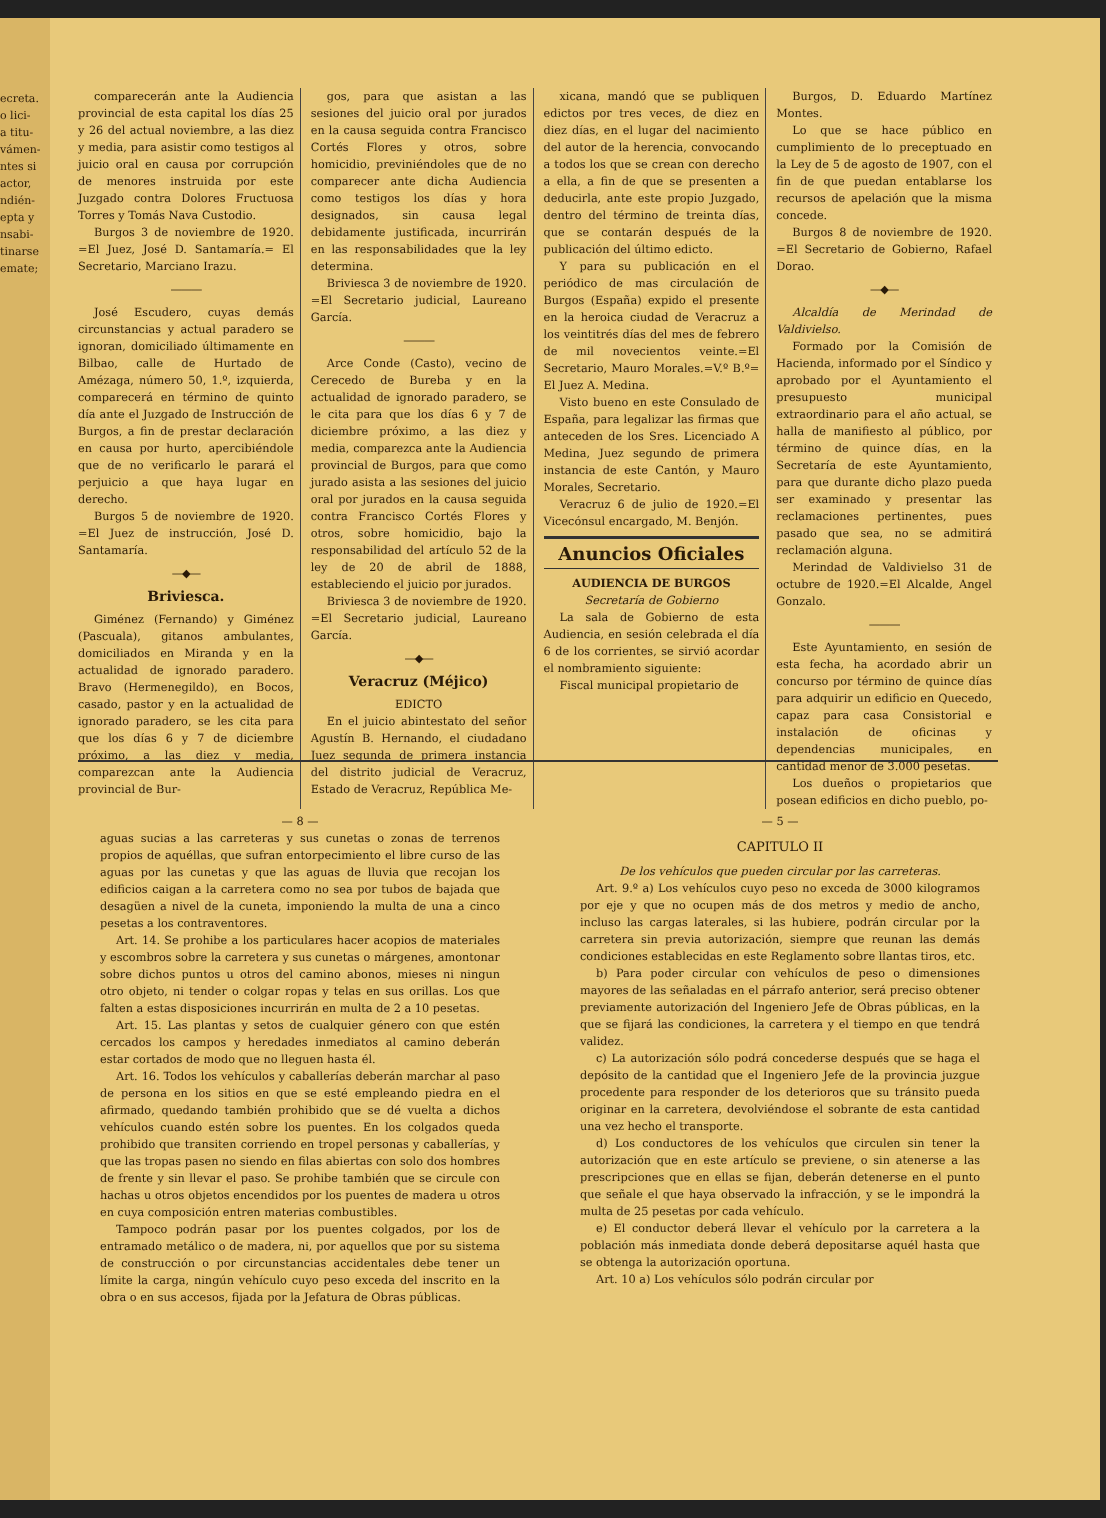ecreta.
o lici-
a titu-
vámen-
ntes si
actor,
ndién-
epta y
nsabi-
tinarse
emate;
comparecerán ante la Audiencia provincial de esta capital los días 25 y 26 del actual noviembre, a las diez y media, para asistir como testigos al juicio oral en causa por corrupción de menores instruida por este Juzgado contra Dolores Fructuosa Torres y Tomás Nava Custodio.
Burgos 3 de noviembre de 1920. =El Juez, José D. Santamaría.= El Secretario, Marciano Irazu.
———
José Escudero, cuyas demás circunstancias y actual paradero se ignoran, domiciliado últimamente en Bilbao, calle de Hurtado de Amézaga, número 50, 1.º, izquierda, comparecerá en término de quinto día ante el Juzgado de Instrucción de Burgos, a fin de prestar declaración en causa por hurto, apercibiéndole que de no verificarlo le parará el perjuicio a que haya lugar en derecho.
Burgos 5 de noviembre de 1920. =El Juez de instrucción, José D. Santamaría.
—◆—
Briviesca.
Giménez (Fernando) y Giménez (Pascuala), gitanos ambulantes, domiciliados en Miranda y en la actualidad de ignorado paradero. Bravo (Hermenegildo), en Bocos, casado, pastor y en la actualidad de ignorado paradero, se les cita para que los días 6 y 7 de diciembre próximo, a las diez y media, comparezcan ante la Audiencia provincial de Bur-
gos, para que asistan a las sesiones del juicio oral por jurados en la causa seguida contra Francisco Cortés Flores y otros, sobre homicidio, previniéndoles que de no comparecer ante dicha Audiencia como testigos los días y hora designados, sin causa legal debidamente justificada, incurrirán en las responsabilidades que la ley determina.
Briviesca 3 de noviembre de 1920. =El Secretario judicial, Laureano García.
———
Arce Conde (Casto), vecino de Cerecedo de Bureba y en la actualidad de ignorado paradero, se le cita para que los días 6 y 7 de diciembre próximo, a las diez y media, comparezca ante la Audiencia provincial de Burgos, para que como jurado asista a las sesiones del juicio oral por jurados en la causa seguida contra Francisco Cortés Flores y otros, sobre homicidio, bajo la responsabilidad del artículo 52 de la ley de 20 de abril de 1888, estableciendo el juicio por jurados.
Briviesca 3 de noviembre de 1920. =El Secretario judicial, Laureano García.
—◆—
Veracruz (Méjico)
EDICTO
En el juicio abintestato del señor Agustín B. Hernando, el ciudadano Juez segunda de primera instancia del distrito judicial de Veracruz, Estado de Veracruz, República Me-
xicana, mandó que se publiquen edictos por tres veces, de diez en diez días, en el lugar del nacimiento del autor de la herencia, convocando a todos los que se crean con derecho a ella, a fin de que se presenten a deducirla, ante este propio Juzgado, dentro del término de treinta días, que se contarán después de la publicación del último edicto.
Y para su publicación en el periódico de mas circulación de Burgos (España) expido el presente en la heroica ciudad de Veracruz a los veintitrés días del mes de febrero de mil novecientos veinte.=El Secretario, Mauro Morales.=V.º B.º= El Juez A. Medina.
Visto bueno en este Consulado de España, para legalizar las firmas que anteceden de los Sres. Licenciado A Medina, Juez segundo de primera instancia de este Cantón, y Mauro Morales, Secretario.
Veracruz 6 de julio de 1920.=El Vicecónsul encargado, M. Benjón.
Anuncios Oficiales
AUDIENCIA DE BURGOS
Secretaría de Gobierno
La sala de Gobierno de esta Audiencia, en sesión celebrada el día 6 de los corrientes, se sirvió acordar el nombramiento siguiente:
Fiscal municipal propietario de
Burgos, D. Eduardo Martínez Montes.
Lo que se hace público en cumplimiento de lo preceptuado en la Ley de 5 de agosto de 1907, con el fin de que puedan entablarse los recursos de apelación que la misma concede.
Burgos 8 de noviembre de 1920. =El Secretario de Gobierno, Rafael Dorao.
—◆—
Alcaldía de Merindad de Valdivielso.
Formado por la Comisión de Hacienda, informado por el Síndico y aprobado por el Ayuntamiento el presupuesto municipal extraordinario para el año actual, se halla de manifiesto al público, por término de quince días, en la Secretaría de este Ayuntamiento, para que durante dicho plazo pueda ser examinado y presentar las reclamaciones pertinentes, pues pasado que sea, no se admitirá reclamación alguna.
Merindad de Valdivielso 31 de octubre de 1920.=El Alcalde, Angel Gonzalo.
———
Este Ayuntamiento, en sesión de esta fecha, ha acordado abrir un concurso por término de quince días para adquirir un edificio en Quecedo, capaz para casa Consistorial e instalación de oficinas y dependencias municipales, en cantidad menor de 3.000 pesetas.
Los dueños o propietarios que posean edificios en dicho pueblo, po-
— 8 —
aguas sucias a las carreteras y sus cunetas o zonas de terrenos propios de aquéllas, que sufran entorpecimiento el libre curso de las aguas por las cunetas y que las aguas de lluvia que recojan los edificios caigan a la carretera como no sea por tubos de bajada que desagüen a nivel de la cuneta, imponiendo la multa de una a cinco pesetas a los contraventores.
Art. 14. Se prohibe a los particulares hacer acopios de materiales y escombros sobre la carretera y sus cunetas o márgenes, amontonar sobre dichos puntos u otros del camino abonos, mieses ni ningun otro objeto, ni tender o colgar ropas y telas en sus orillas. Los que falten a estas disposiciones incurrirán en multa de 2 a 10 pesetas.
Art. 15. Las plantas y setos de cualquier género con que estén cercados los campos y heredades inmediatos al camino deberán estar cortados de modo que no lleguen hasta él.
Art. 16. Todos los vehículos y caballerías deberán marchar al paso de persona en los sitios en que se esté empleando piedra en el afirmado, quedando también prohibido que se dé vuelta a dichos vehículos cuando estén sobre los puentes. En los colgados queda prohibido que transiten corriendo en tropel personas y caballerías, y que las tropas pasen no siendo en filas abiertas con solo dos hombres de frente y sin llevar el paso. Se prohibe también que se circule con hachas u otros objetos encendidos por los puentes de madera u otros en cuya composición entren materias combustibles.
Tampoco podrán pasar por los puentes colgados, por los de entramado metálico o de madera, ni, por aquellos que por su sistema de construcción o por circunstancias accidentales debe tener un límite la carga, ningún vehículo cuyo peso exceda del inscrito en la obra o en sus accesos, fijada por la Jefatura de Obras públicas.
— 5 —
CAPITULO II
De los vehículos que pueden circular por las carreteras.
Art. 9.º a) Los vehículos cuyo peso no exceda de 3000 kilogramos por eje y que no ocupen más de dos metros y medio de ancho, incluso las cargas laterales, si las hubiere, podrán circular por la carretera sin previa autorización, siempre que reunan las demás condiciones establecidas en este Reglamento sobre llantas tiros, etc.
b) Para poder circular con vehículos de peso o dimensiones mayores de las señaladas en el párrafo anterior, será preciso obtener previamente autorización del Ingeniero Jefe de Obras públicas, en la que se fijará las condiciones, la carretera y el tiempo en que tendrá validez.
c) La autorización sólo podrá concederse después que se haga el depósito de la cantidad que el Ingeniero Jefe de la provincia juzgue procedente para responder de los deterioros que su tránsito pueda originar en la carretera, devolviéndose el sobrante de esta cantidad una vez hecho el transporte.
d) Los conductores de los vehículos que circulen sin tener la autorización que en este artículo se previene, o sin atenerse a las prescripciones que en ellas se fijan, deberán detenerse en el punto que señale el que haya observado la infracción, y se le impondrá la multa de 25 pesetas por cada vehículo.
e) El conductor deberá llevar el vehículo por la carretera a la población más inmediata donde deberá depositarse aquél hasta que se obtenga la autorización oportuna.
Art. 10 a) Los vehículos sólo podrán circular por